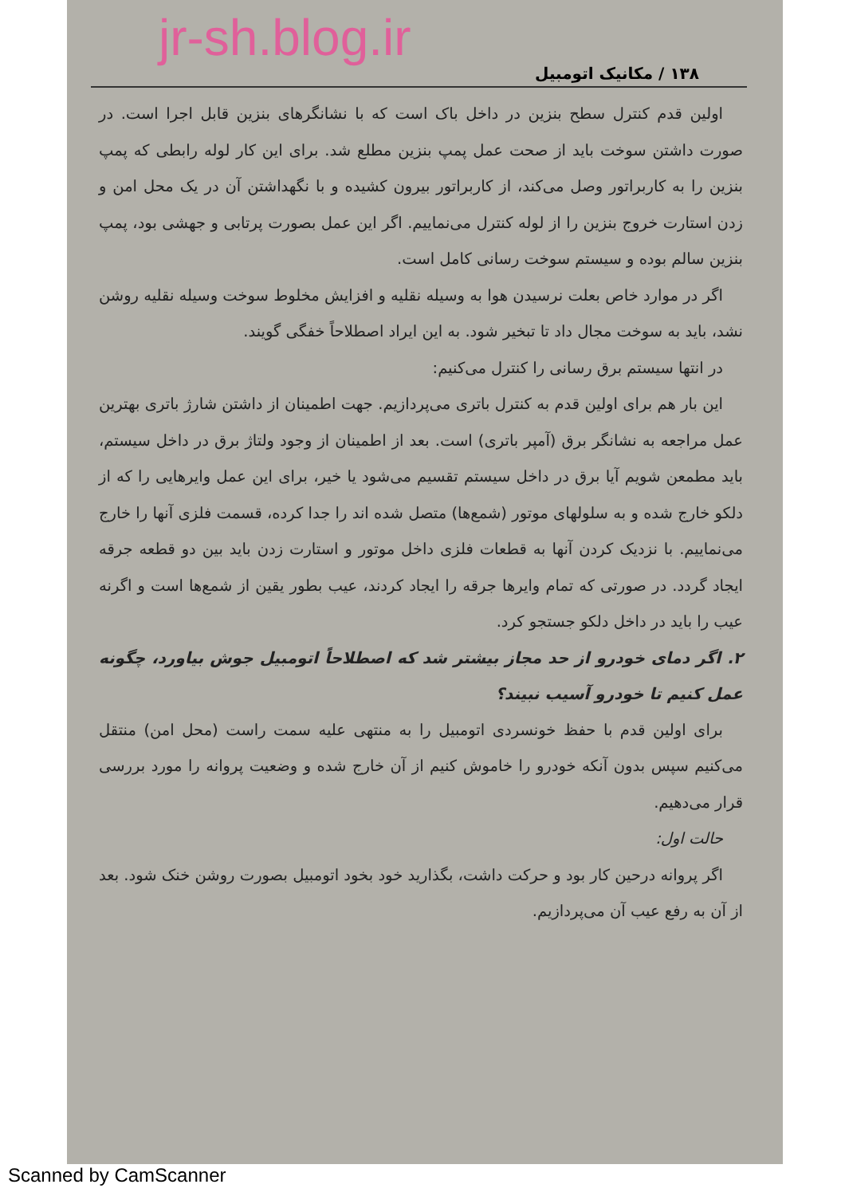jr-sh.blog.ir
۱۳۸ / مکانیک اتومبیل
اولین قدم کنترل سطح بنزین در داخل باک است که با نشانگرهای بنزین قابل اجرا است. در صورت داشتن سوخت باید از صحت عمل پمپ بنزین مطلع شد. برای این کار لوله رابطی که پمپ بنزین را به کاربراتور وصل می‌کند، از کاربراتور بیرون کشیده و با نگهداشتن آن در یک محل امن و زدن استارت خروج بنزین را از لوله کنترل می‌نماییم. اگر این عمل بصورت پرتابی و جهشی بود، پمپ بنزین سالم بوده و سیستم سوخت رسانی کامل است.
اگر در موارد خاص بعلت نرسیدن هوا به وسیله نقلیه و افزایش مخلوط سوخت وسیله نقلیه روشن نشد، باید به سوخت مجال داد تا تبخیر شود. به این ایراد اصطلاحاً خفگی گویند.
در انتها سیستم برق رسانی را کنترل می‌کنیم:
این بار هم برای اولین قدم به کنترل باتری می‌پردازیم. جهت اطمینان از داشتن شارژ باتری بهترین عمل مراجعه به نشانگر برق (آمپر باتری) است. بعد از اطمینان از وجود ولتاژ برق در داخل سیستم، باید مطمعن شویم آیا برق در داخل سیستم تقسیم می‌شود یا خیر، برای این عمل وایرهایی را که از دلکو خارج شده و به سلولهای موتور (شمع‌ها) متصل شده اند را جدا کرده، قسمت فلزی آنها را خارج می‌نماییم. با نزدیک کردن آنها به قطعات فلزی داخل موتور و استارت زدن باید بین دو قطعه جرقه ایجاد گردد. در صورتی که تمام وایرها جرقه را ایجاد کردند، عیب بطور یقین از شمع‌ها است و اگرنه عیب را باید در داخل دلکو جستجو کرد.
۲. اگر دمای خودرو از حد مجاز بیشتر شد که اصطلاحاً اتومبیل جوش بیاورد، چگونه عمل کنیم تا خودرو آسیب نبیند؟
برای اولین قدم با حفظ خونسردی اتومبیل را به منتهی علیه سمت راست (محل امن) منتقل می‌کنیم سپس بدون آنکه خودرو را خاموش کنیم از آن خارج شده و وضعیت پروانه را مورد بررسی قرار می‌دهیم.
حالت اول:
اگر پروانه درحین کار بود و حرکت داشت، بگذارید خود بخود اتومبیل بصورت روشن خنک شود. بعد از آن به رفع عیب آن می‌پردازیم.
Scanned by CamScanner